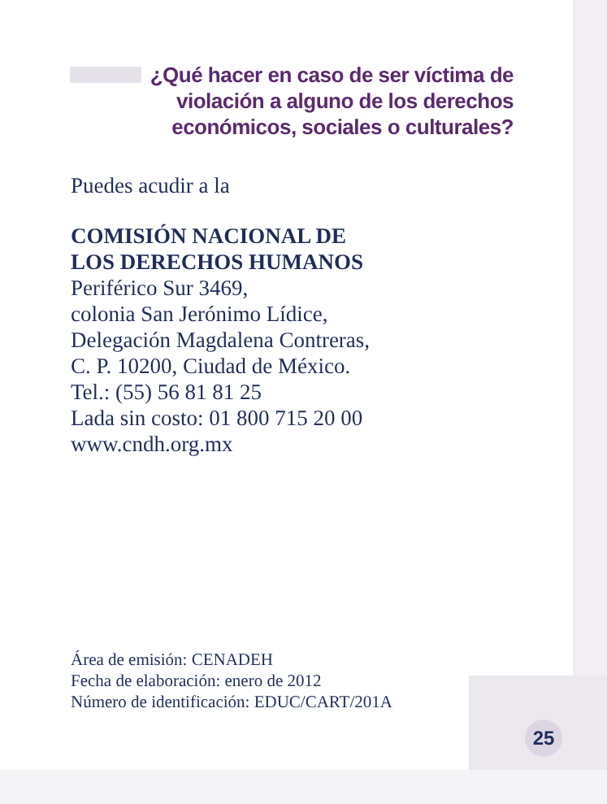¿Qué hacer en caso de ser víctima de violación a alguno de los derechos económicos, sociales o culturales?
Puedes acudir a la
COMISIÓN NACIONAL DE
LOS DERECHOS HUMANOS
Periférico Sur 3469,
colonia San Jerónimo Lídice,
Delegación Magdalena Contreras,
C. P. 10200, Ciudad de México.
Tel.: (55) 56 81 81 25
Lada sin costo: 01 800 715 20 00
www.cndh.org.mx
Área de emisión: CENADEH
Fecha de elaboración: enero de 2012
Número de identificación: EDUC/CART/201A
25